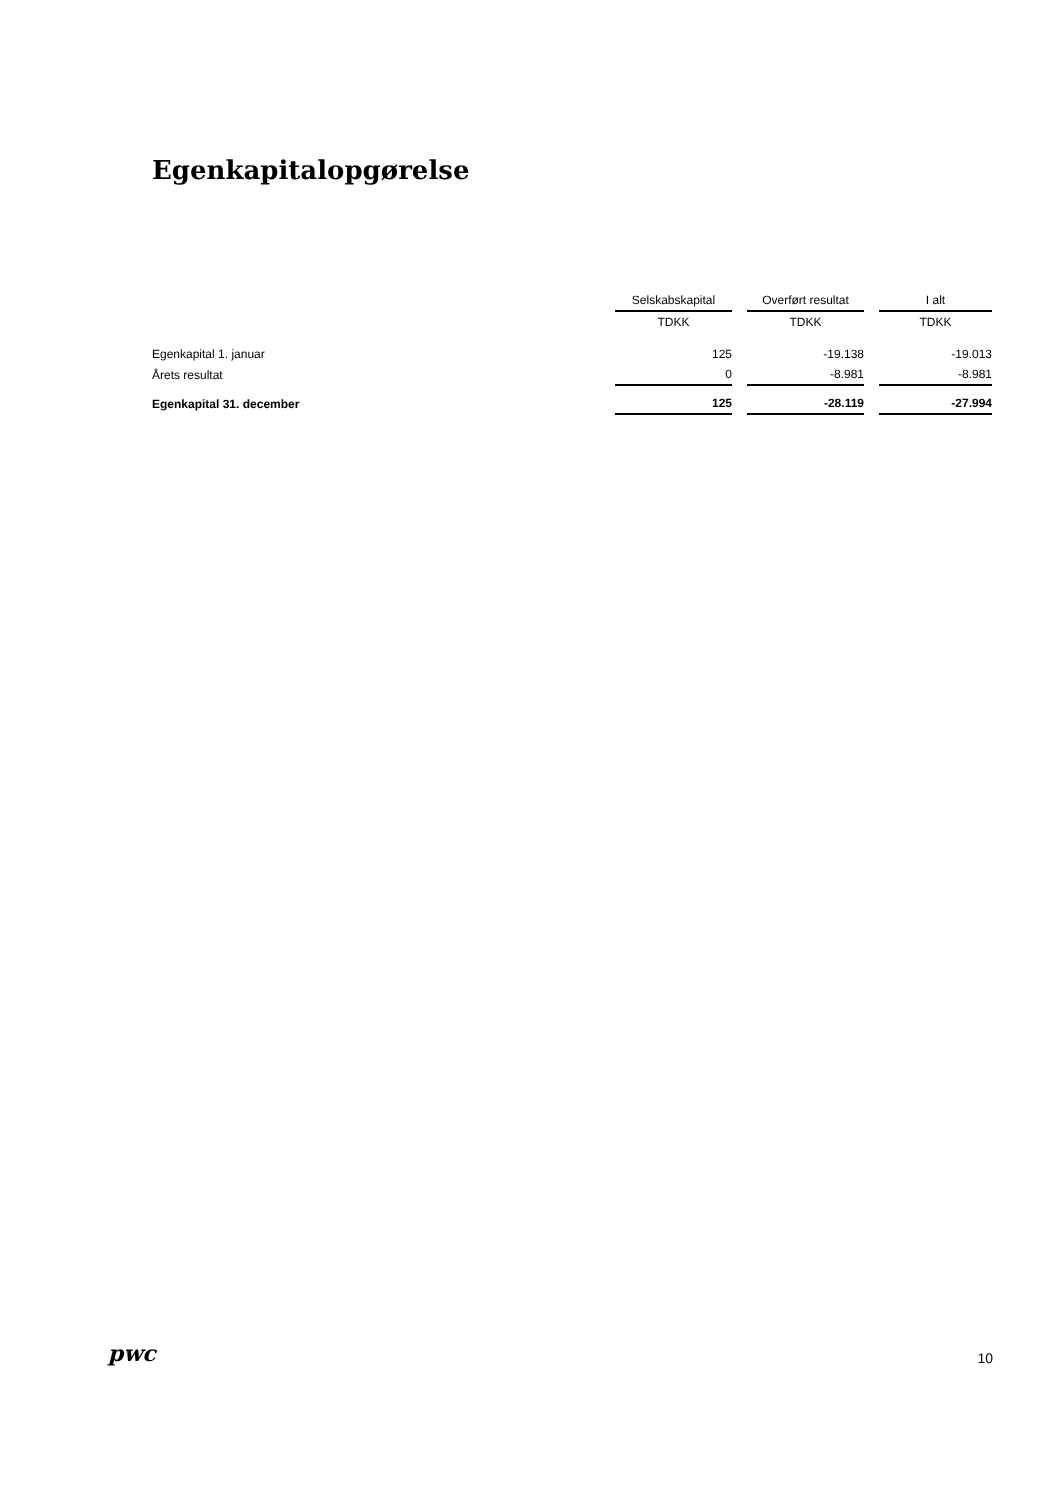Egenkapitalopgørelse
| | Selskabskapital | Overført resultat | I alt |
| --- | --- | --- | --- |
| | TDKK | TDKK | TDKK |
| Egenkapital 1. januar | 125 | -19.138 | -19.013 |
| Årets resultat | 0 | -8.981 | -8.981 |
| Egenkapital 31. december | 125 | -28.119 | -27.994 |
pwc
10